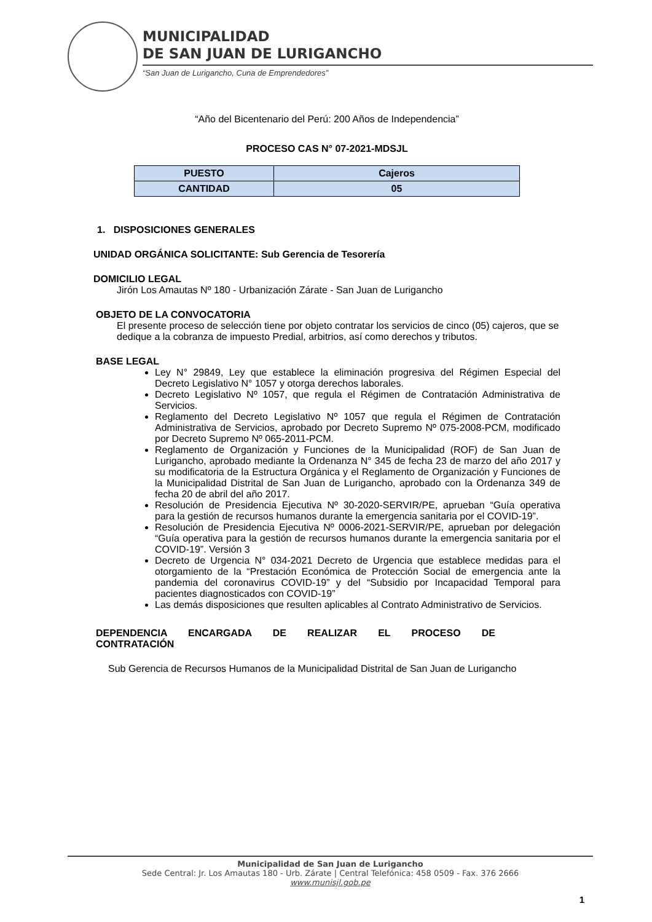MUNICIPALIDAD
DE SAN JUAN DE LURIGANCHO
“San Juan de Lurigancho, Cuna de Emprendedores”
“Año del Bicentenario del Perú: 200 Años de Independencia”
PROCESO CAS N° 07-2021-MDSJL
| PUESTO | Cajeros |
| CANTIDAD | 05 |
1. DISPOSICIONES GENERALES
UNIDAD ORGÁNICA SOLICITANTE: Sub Gerencia de Tesorería
DOMICILIO LEGAL
Jirón Los Amautas Nº 180 - Urbanización Zárate - San Juan de Lurigancho
OBJETO DE LA CONVOCATORIA
El presente proceso de selección tiene por objeto contratar los servicios de cinco (05) cajeros, que se dedique a la cobranza de impuesto Predial, arbitrios, así como derechos y tributos.
BASE LEGAL
Ley N° 29849, Ley que establece la eliminación progresiva del Régimen Especial del Decreto Legislativo N° 1057 y otorga derechos laborales.
Decreto Legislativo Nº 1057, que regula el Régimen de Contratación Administrativa de Servicios.
Reglamento del Decreto Legislativo Nº 1057 que regula el Régimen de Contratación Administrativa de Servicios, aprobado por Decreto Supremo Nº 075-2008-PCM, modificado por Decreto Supremo Nº 065-2011-PCM.
Reglamento de Organización y Funciones de la Municipalidad (ROF) de San Juan de Lurigancho, aprobado mediante la Ordenanza N° 345 de fecha 23 de marzo del año 2017 y su modificatoria de la Estructura Orgánica y el Reglamento de Organización y Funciones de la Municipalidad Distrital de San Juan de Lurigancho, aprobado con la Ordenanza 349 de fecha 20 de abril del año 2017.
Resolución de Presidencia Ejecutiva Nº 30-2020-SERVIR/PE, aprueban “Guía operativa para la gestión de recursos humanos durante la emergencia sanitaria por el COVID-19”.
Resolución de Presidencia Ejecutiva Nº 0006-2021-SERVIR/PE, aprueban por delegación “Guía operativa para la gestión de recursos humanos durante la emergencia sanitaria por el COVID-19”. Versión 3
Decreto de Urgencia N° 034-2021 Decreto de Urgencia que establece medidas para el otorgamiento de la “Prestación Económica de Protección Social de emergencia ante la pandemia del coronavirus COVID-19” y del “Subsidio por Incapacidad Temporal para pacientes diagnosticados con COVID-19”
Las demás disposiciones que resulten aplicables al Contrato Administrativo de Servicios.
DEPENDENCIA ENCARGADA DE REALIZAR EL PROCESO DE
CONTRATACIÓN
Sub Gerencia de Recursos Humanos de la Municipalidad Distrital de San Juan de Lurigancho
Municipalidad de San Juan de Lurigancho
Sede Central: Jr. Los Amautas 180 - Urb. Zárate | Central Telefónica: 458 0509 - Fax. 376 2666
www.munisjl.gob.pe
1